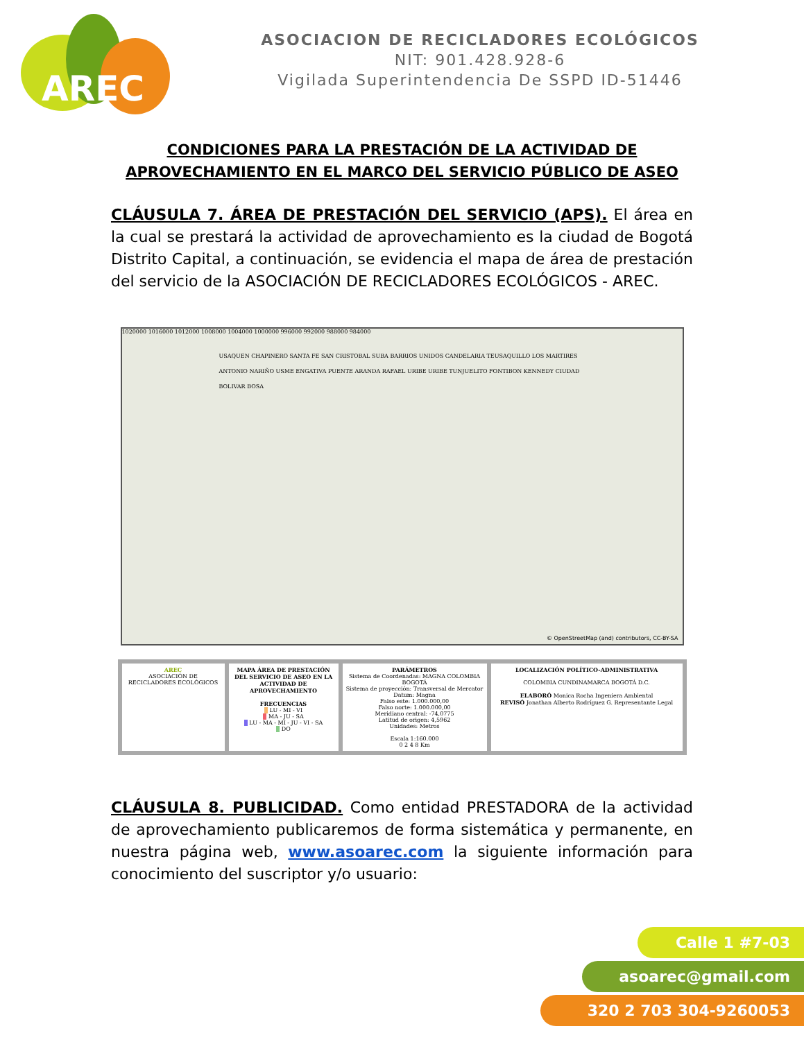AREC
ASOCIACION DE RECICLADORES ECOLÓGICOS
NIT: 901.428.928-6
Vigilada Superintendencia De SSPD ID-51446
CONDICIONES PARA LA PRESTACIÓN DE LA ACTIVIDAD DE
APROVECHAMIENTO EN EL MARCO DEL SERVICIO PÚBLICO DE ASEO
CLÁUSULA 7. ÁREA DE PRESTACIÓN DEL SERVICIO (APS). El área en la cual se prestará la actividad de aprovechamiento es la ciudad de Bogotá Distrito Capital, a continuación, se evidencia el mapa de área de prestación del servicio de la ASOCIACIÓN DE RECICLADORES ECOLÓGICOS - AREC.
1020000 1016000 1012000 1008000 1004000 1000000 996000 992000 988000 984000
USAQUEN CHAPINERO SANTA FE SAN CRISTOBAL SUBA BARRIOS UNIDOS CANDELARIA TEUSAQUILLO LOS MARTIRES ANTONIO NARIÑO USME ENGATIVA PUENTE ARANDA RAFAEL URIBE URIBE TUNJUELITO FONTIBON KENNEDY CIUDAD BOLIVAR BOSA
© OpenStreetMap (and) contributors, CC-BY-SA
AREC
ASOCIACIÓN DE RECICLADORES ECOLÓGICOS
MAPA ÁREA DE PRESTACIÓN DEL SERVICIO DE ASEO EN LA ACTIVIDAD DE APROVECHAMIENTO
FRECUENCIAS
LU - MI - VI
MA - JU - SA
LU - MA - MI - JU - VI - SA
DO
PARÁMETROS
Sistema de Coordenadas: MAGNA COLOMBIA BOGOTÁ
Sistema de proyección: Transversal de Mercator
Datum: Magna
Falso este: 1.000.000,00
Falso norte: 1.000.000,00
Meridiano central: -74,0775
Latitud de origen: 4,5962
Unidades: Metros
Escala 1:160.000
0 2 4 8 Km
LOCALIZACIÓN POLÍTICO-ADMINISTRATIVA
COLOMBIA CUNDINAMARCA BOGOTÁ D.C.
ELABORÓ Monica Rocha Ingeniera Ambiental
REVISÓ Jonathan Alberto Rodríguez G. Representante Legal
CLÁUSULA 8. PUBLICIDAD. Como entidad PRESTADORA de la actividad de aprovechamiento publicaremos de forma sistemática y permanente, en nuestra página web, www.asoarec.com la siguiente información para conocimiento del suscriptor y/o usuario:
Calle 1 #7-03
asoarec@gmail.com
320 2 703 304-9260053